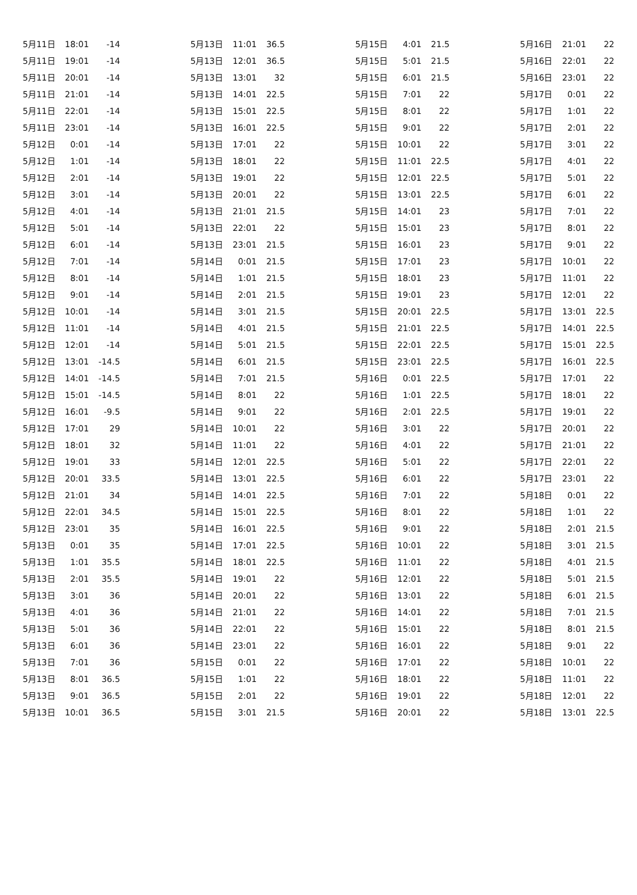| 5月11日 | 18:01 | -14 |
| 5月11日 | 19:01 | -14 |
| 5月11日 | 20:01 | -14 |
| 5月11日 | 21:01 | -14 |
| 5月11日 | 22:01 | -14 |
| 5月11日 | 23:01 | -14 |
| 5月12日 | 0:01 | -14 |
| 5月12日 | 1:01 | -14 |
| 5月12日 | 2:01 | -14 |
| 5月12日 | 3:01 | -14 |
| 5月12日 | 4:01 | -14 |
| 5月12日 | 5:01 | -14 |
| 5月12日 | 6:01 | -14 |
| 5月12日 | 7:01 | -14 |
| 5月12日 | 8:01 | -14 |
| 5月12日 | 9:01 | -14 |
| 5月12日 | 10:01 | -14 |
| 5月12日 | 11:01 | -14 |
| 5月12日 | 12:01 | -14 |
| 5月12日 | 13:01 | -14.5 |
| 5月12日 | 14:01 | -14.5 |
| 5月12日 | 15:01 | -14.5 |
| 5月12日 | 16:01 | -9.5 |
| 5月12日 | 17:01 | 29 |
| 5月12日 | 18:01 | 32 |
| 5月12日 | 19:01 | 33 |
| 5月12日 | 20:01 | 33.5 |
| 5月12日 | 21:01 | 34 |
| 5月12日 | 22:01 | 34.5 |
| 5月12日 | 23:01 | 35 |
| 5月13日 | 0:01 | 35 |
| 5月13日 | 1:01 | 35.5 |
| 5月13日 | 2:01 | 35.5 |
| 5月13日 | 3:01 | 36 |
| 5月13日 | 4:01 | 36 |
| 5月13日 | 5:01 | 36 |
| 5月13日 | 6:01 | 36 |
| 5月13日 | 7:01 | 36 |
| 5月13日 | 8:01 | 36.5 |
| 5月13日 | 9:01 | 36.5 |
| 5月13日 | 10:01 | 36.5 |
| 5月13日 | 11:01 | 36.5 |
| 5月13日 | 12:01 | 36.5 |
| 5月13日 | 13:01 | 32 |
| 5月13日 | 14:01 | 22.5 |
| 5月13日 | 15:01 | 22.5 |
| 5月13日 | 16:01 | 22.5 |
| 5月13日 | 17:01 | 22 |
| 5月13日 | 18:01 | 22 |
| 5月13日 | 19:01 | 22 |
| 5月13日 | 20:01 | 22 |
| 5月13日 | 21:01 | 21.5 |
| 5月13日 | 22:01 | 22 |
| 5月13日 | 23:01 | 21.5 |
| 5月14日 | 0:01 | 21.5 |
| 5月14日 | 1:01 | 21.5 |
| 5月14日 | 2:01 | 21.5 |
| 5月14日 | 3:01 | 21.5 |
| 5月14日 | 4:01 | 21.5 |
| 5月14日 | 5:01 | 21.5 |
| 5月14日 | 6:01 | 21.5 |
| 5月14日 | 7:01 | 21.5 |
| 5月14日 | 8:01 | 22 |
| 5月14日 | 9:01 | 22 |
| 5月14日 | 10:01 | 22 |
| 5月14日 | 11:01 | 22 |
| 5月14日 | 12:01 | 22.5 |
| 5月14日 | 13:01 | 22.5 |
| 5月14日 | 14:01 | 22.5 |
| 5月14日 | 15:01 | 22.5 |
| 5月14日 | 16:01 | 22.5 |
| 5月14日 | 17:01 | 22.5 |
| 5月14日 | 18:01 | 22.5 |
| 5月14日 | 19:01 | 22 |
| 5月14日 | 20:01 | 22 |
| 5月14日 | 21:01 | 22 |
| 5月14日 | 22:01 | 22 |
| 5月14日 | 23:01 | 22 |
| 5月15日 | 0:01 | 22 |
| 5月15日 | 1:01 | 22 |
| 5月15日 | 2:01 | 22 |
| 5月15日 | 3:01 | 21.5 |
| 5月15日 | 4:01 | 21.5 |
| 5月15日 | 5:01 | 21.5 |
| 5月15日 | 6:01 | 21.5 |
| 5月15日 | 7:01 | 22 |
| 5月15日 | 8:01 | 22 |
| 5月15日 | 9:01 | 22 |
| 5月15日 | 10:01 | 22 |
| 5月15日 | 11:01 | 22.5 |
| 5月15日 | 12:01 | 22.5 |
| 5月15日 | 13:01 | 22.5 |
| 5月15日 | 14:01 | 23 |
| 5月15日 | 15:01 | 23 |
| 5月15日 | 16:01 | 23 |
| 5月15日 | 17:01 | 23 |
| 5月15日 | 18:01 | 23 |
| 5月15日 | 19:01 | 23 |
| 5月15日 | 20:01 | 22.5 |
| 5月15日 | 21:01 | 22.5 |
| 5月15日 | 22:01 | 22.5 |
| 5月15日 | 23:01 | 22.5 |
| 5月16日 | 0:01 | 22.5 |
| 5月16日 | 1:01 | 22.5 |
| 5月16日 | 2:01 | 22.5 |
| 5月16日 | 3:01 | 22 |
| 5月16日 | 4:01 | 22 |
| 5月16日 | 5:01 | 22 |
| 5月16日 | 6:01 | 22 |
| 5月16日 | 7:01 | 22 |
| 5月16日 | 8:01 | 22 |
| 5月16日 | 9:01 | 22 |
| 5月16日 | 10:01 | 22 |
| 5月16日 | 11:01 | 22 |
| 5月16日 | 12:01 | 22 |
| 5月16日 | 13:01 | 22 |
| 5月16日 | 14:01 | 22 |
| 5月16日 | 15:01 | 22 |
| 5月16日 | 16:01 | 22 |
| 5月16日 | 17:01 | 22 |
| 5月16日 | 18:01 | 22 |
| 5月16日 | 19:01 | 22 |
| 5月16日 | 20:01 | 22 |
| 5月16日 | 21:01 | 22 |
| 5月16日 | 22:01 | 22 |
| 5月16日 | 23:01 | 22 |
| 5月17日 | 0:01 | 22 |
| 5月17日 | 1:01 | 22 |
| 5月17日 | 2:01 | 22 |
| 5月17日 | 3:01 | 22 |
| 5月17日 | 4:01 | 22 |
| 5月17日 | 5:01 | 22 |
| 5月17日 | 6:01 | 22 |
| 5月17日 | 7:01 | 22 |
| 5月17日 | 8:01 | 22 |
| 5月17日 | 9:01 | 22 |
| 5月17日 | 10:01 | 22 |
| 5月17日 | 11:01 | 22 |
| 5月17日 | 12:01 | 22 |
| 5月17日 | 13:01 | 22.5 |
| 5月17日 | 14:01 | 22.5 |
| 5月17日 | 15:01 | 22.5 |
| 5月17日 | 16:01 | 22.5 |
| 5月17日 | 17:01 | 22 |
| 5月17日 | 18:01 | 22 |
| 5月17日 | 19:01 | 22 |
| 5月17日 | 20:01 | 22 |
| 5月17日 | 21:01 | 22 |
| 5月17日 | 22:01 | 22 |
| 5月17日 | 23:01 | 22 |
| 5月18日 | 0:01 | 22 |
| 5月18日 | 1:01 | 22 |
| 5月18日 | 2:01 | 21.5 |
| 5月18日 | 3:01 | 21.5 |
| 5月18日 | 4:01 | 21.5 |
| 5月18日 | 5:01 | 21.5 |
| 5月18日 | 6:01 | 21.5 |
| 5月18日 | 7:01 | 21.5 |
| 5月18日 | 8:01 | 21.5 |
| 5月18日 | 9:01 | 22 |
| 5月18日 | 10:01 | 22 |
| 5月18日 | 11:01 | 22 |
| 5月18日 | 12:01 | 22 |
| 5月18日 | 13:01 | 22.5 |